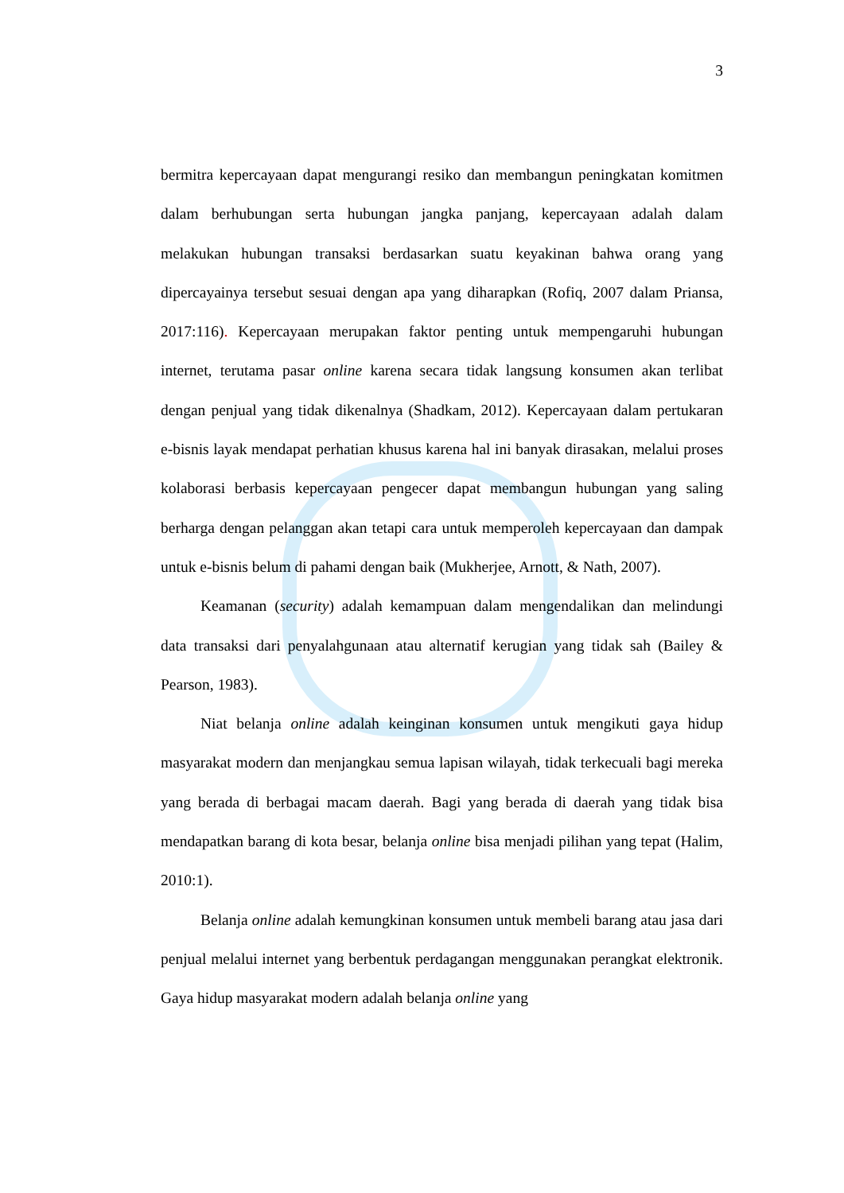3
bermitra kepercayaan dapat mengurangi resiko dan membangun peningkatan komitmen dalam berhubungan serta hubungan jangka panjang, kepercayaan adalah dalam melakukan hubungan transaksi berdasarkan suatu keyakinan bahwa orang yang dipercayainya tersebut sesuai dengan apa yang diharapkan (Rofiq, 2007 dalam Priansa, 2017:116). Kepercayaan merupakan faktor penting untuk mempengaruhi hubungan internet, terutama pasar online karena secara tidak langsung konsumen akan terlibat dengan penjual yang tidak dikenalnya (Shadkam, 2012). Kepercayaan dalam pertukaran e-bisnis layak mendapat perhatian khusus karena hal ini banyak dirasakan, melalui proses kolaborasi berbasis kepercayaan pengecer dapat membangun hubungan yang saling berharga dengan pelanggan akan tetapi cara untuk memperoleh kepercayaan dan dampak untuk e-bisnis belum di pahami dengan baik (Mukherjee, Arnott, & Nath, 2007).
Keamanan (security) adalah kemampuan dalam mengendalikan dan melindungi data transaksi dari penyalahgunaan atau alternatif kerugian yang tidak sah (Bailey & Pearson, 1983).
Niat belanja online adalah keinginan konsumen untuk mengikuti gaya hidup masyarakat modern dan menjangkau semua lapisan wilayah, tidak terkecuali bagi mereka yang berada di berbagai macam daerah. Bagi yang berada di daerah yang tidak bisa mendapatkan barang di kota besar, belanja online bisa menjadi pilihan yang tepat (Halim, 2010:1).
Belanja online adalah kemungkinan konsumen untuk membeli barang atau jasa dari penjual melalui internet yang berbentuk perdagangan menggunakan perangkat elektronik. Gaya hidup masyarakat modern adalah belanja online yang